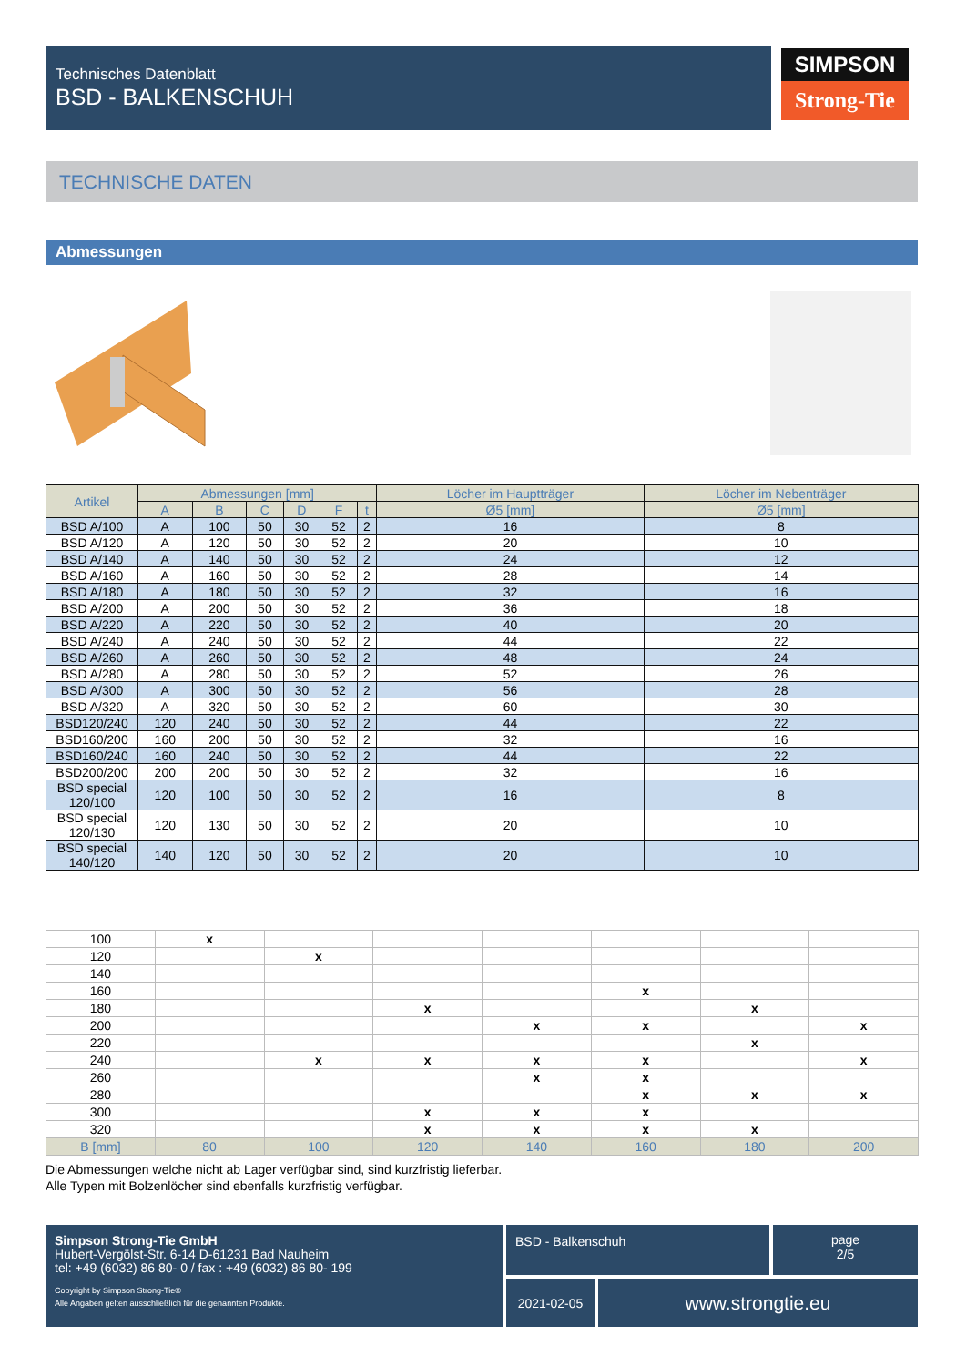Technisches Datenblatt
BSD - BALKENSCHUH
SIMPSON
Strong-Tie
TECHNISCHE DATEN
Abmessungen
| Artikel | Abmessungen [mm] | | | | | | Löcher im Hauptträger | Löcher im Nebenträger |
| --- | --- | --- | --- | --- | --- | --- | --- | --- |
| | A | B | C | D | F | t | Ø5 [mm] | Ø5 [mm] |
| BSD A/100 | A | 100 | 50 | 30 | 52 | 2 | 16 | 8 |
| BSD A/120 | A | 120 | 50 | 30 | 52 | 2 | 20 | 10 |
| BSD A/140 | A | 140 | 50 | 30 | 52 | 2 | 24 | 12 |
| BSD A/160 | A | 160 | 50 | 30 | 52 | 2 | 28 | 14 |
| BSD A/180 | A | 180 | 50 | 30 | 52 | 2 | 32 | 16 |
| BSD A/200 | A | 200 | 50 | 30 | 52 | 2 | 36 | 18 |
| BSD A/220 | A | 220 | 50 | 30 | 52 | 2 | 40 | 20 |
| BSD A/240 | A | 240 | 50 | 30 | 52 | 2 | 44 | 22 |
| BSD A/260 | A | 260 | 50 | 30 | 52 | 2 | 48 | 24 |
| BSD A/280 | A | 280 | 50 | 30 | 52 | 2 | 52 | 26 |
| BSD A/300 | A | 300 | 50 | 30 | 52 | 2 | 56 | 28 |
| BSD A/320 | A | 320 | 50 | 30 | 52 | 2 | 60 | 30 |
| BSD120/240 | 120 | 240 | 50 | 30 | 52 | 2 | 44 | 22 |
| BSD160/200 | 160 | 200 | 50 | 30 | 52 | 2 | 32 | 16 |
| BSD160/240 | 160 | 240 | 50 | 30 | 52 | 2 | 44 | 22 |
| BSD200/200 | 200 | 200 | 50 | 30 | 52 | 2 | 32 | 16 |
| BSD special 120/100 | 120 | 100 | 50 | 30 | 52 | 2 | 16 | 8 |
| BSD special 120/130 | 120 | 130 | 50 | 30 | 52 | 2 | 20 | 10 |
| BSD special 140/120 | 140 | 120 | 50 | 30 | 52 | 2 | 20 | 10 |
| 100 | x | | | | | | |
| 120 | | x | | | | | |
| 140 | | | | | | | |
| 160 | | | | | x | | |
| 180 | | | x | | | x | |
| 200 | | | | x | x | | x |
| 220 | | | | | | x | |
| 240 | | x | x | x | x | | x |
| 260 | | | | x | x | | |
| 280 | | | | | x | x | x |
| 300 | | | x | x | x | | |
| 320 | | | x | x | x | x | |
| B [mm] | 80 | 100 | 120 | 140 | 160 | 180 | 200 |
Die Abmessungen welche nicht ab Lager verfügbar sind, sind kurzfristig lieferbar.
Alle Typen mit Bolzenlöcher sind ebenfalls kurzfristig verfügbar.
Simpson Strong-Tie GmbH
Hubert-Vergölst-Str. 6-14 D-61231 Bad Nauheim
tel: +49 (6032) 86 80- 0 / fax : +49 (6032) 86 80- 199
Copyright by Simpson Strong-Tie®
Alle Angaben gelten ausschließlich für die genannten Produkte.
BSD - Balkenschuh
page
2/5
2021-02-05 www.strongtie.eu